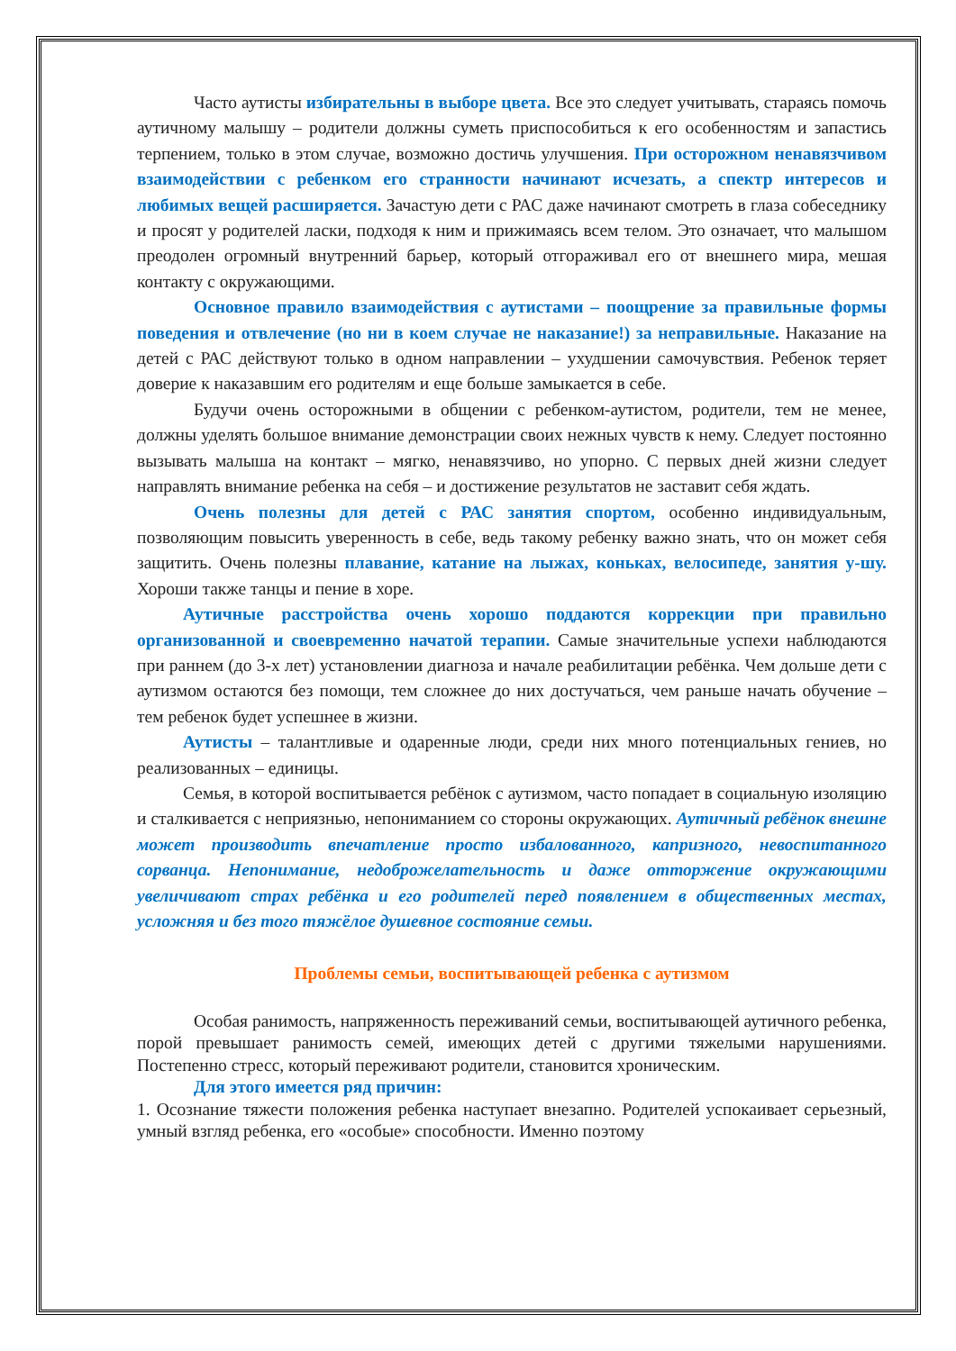Часто аутисты избирательны в выборе цвета. Все это следует учитывать, стараясь помочь аутичному малышу – родители должны суметь приспособиться к его особенностям и запастись терпением, только в этом случае, возможно достичь улучшения. При осторожном ненавязчивом взаимодействии с ребенком его странности начинают исчезать, а спектр интересов и любимых вещей расширяется. Зачастую дети с РАС даже начинают смотреть в глаза собеседнику и просят у родителей ласки, подходя к ним и прижимаясь всем телом. Это означает, что малышом преодолен огромный внутренний барьер, который отгораживал его от внешнего мира, мешая контакту с окружающими.
Основное правило взаимодействия с аутистами – поощрение за правильные формы поведения и отвлечение (но ни в коем случае не наказание!) за неправильные. Наказание на детей с РАС действуют только в одном направлении – ухудшении самочувствия. Ребенок теряет доверие к наказавшим его родителям и еще больше замыкается в себе.
Будучи очень осторожными в общении с ребенком-аутистом, родители, тем не менее, должны уделять большое внимание демонстрации своих нежных чувств к нему. Следует постоянно вызывать малыша на контакт – мягко, ненавязчиво, но упорно. С первых дней жизни следует направлять внимание ребенка на себя – и достижение результатов не заставит себя ждать.
Очень полезны для детей с РАС занятия спортом, особенно индивидуальным, позволяющим повысить уверенность в себе, ведь такому ребенку важно знать, что он может себя защитить. Очень полезны плавание, катание на лыжах, коньках, велосипеде, занятия у-шу. Хороши также танцы и пение в хоре.
Аутичные расстройства очень хорошо поддаются коррекции при правильно организованной и своевременно начатой терапии. Самые значительные успехи наблюдаются при раннем (до 3-х лет) установлении диагноза и начале реабилитации ребёнка. Чем дольше дети с аутизмом остаются без помощи, тем сложнее до них достучаться, чем раньше начать обучение – тем ребенок будет успешнее в жизни.
Аутисты – талантливые и одаренные люди, среди них много потенциальных гениев, но реализованных – единицы.
Семья, в которой воспитывается ребёнок с аутизмом, часто попадает в социальную изоляцию и сталкивается с неприязнью, непониманием со стороны окружающих. Аутичный ребёнок внешне может производить впечатление просто избалованного, капризного, невоспитанного сорванца. Непонимание, недоброжелательность и даже отторжение окружающими увеличивают страх ребёнка и его родителей перед появлением в общественных местах, усложняя и без того тяжёлое душевное состояние семьи.
Проблемы семьи, воспитывающей ребенка с аутизмом
Особая ранимость, напряженность переживаний семьи, воспитывающей аутичного ребенка, порой превышает ранимость семей, имеющих детей с другими тяжелыми нарушениями. Постепенно стресс, который переживают родители, становится хроническим.
Для этого имеется ряд причин:
1. Осознание тяжести положения ребенка наступает внезапно. Родителей успокаивает серьезный, умный взгляд ребенка, его «особые» способности. Именно поэтому